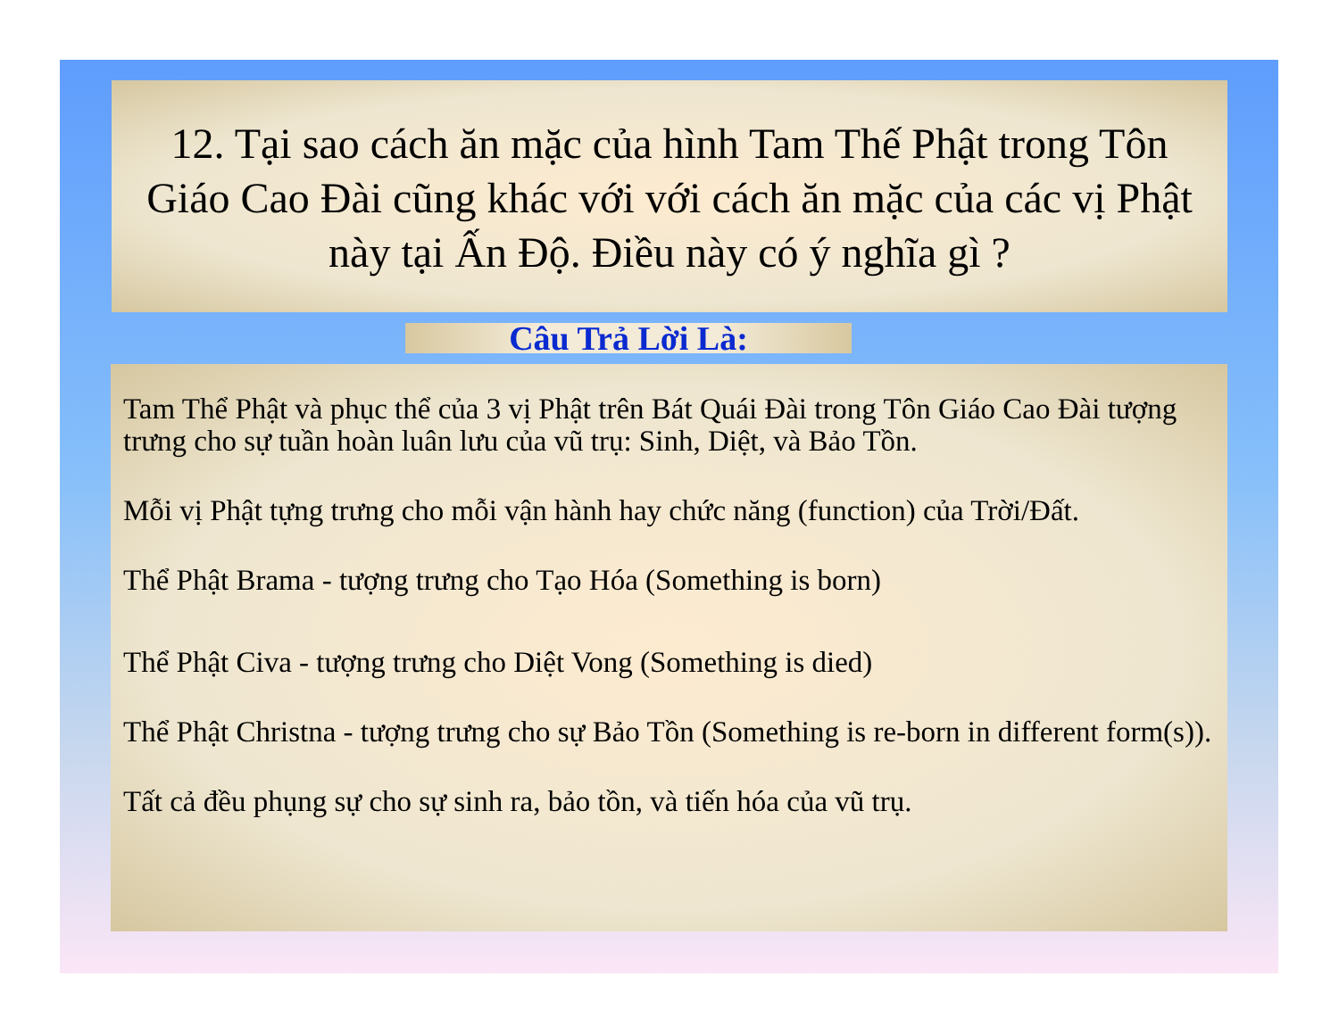12. Tại sao cách ăn mặc của hình Tam Thế Phật trong Tôn Giáo Cao Đài cũng khác với với cách ăn mặc của các vị Phật này tại Ấn Độ. Điều này có ý nghĩa gì ?
Câu Trả Lời Là:
Tam Thể Phật và phục thể của 3 vị Phật trên Bát Quái Đài trong Tôn Giáo Cao Đài tượng trưng cho sự tuần hoàn luân lưu của vũ trụ: Sinh, Diệt, và Bảo Tồn.
Mỗi vị Phật tựng trưng cho mỗi vận hành hay chức năng (function) của Trời/Đất.
Thể Phật Brama - tượng trưng cho Tạo Hóa (Something is born)
Thể Phật Civa - tượng trưng cho Diệt Vong (Something is died)
Thể Phật Christna - tượng trưng cho sự Bảo Tồn (Something is re-born in different form(s)).
Tất cả đều phụng sự cho sự sinh ra, bảo tồn, và tiến hóa của vũ trụ.